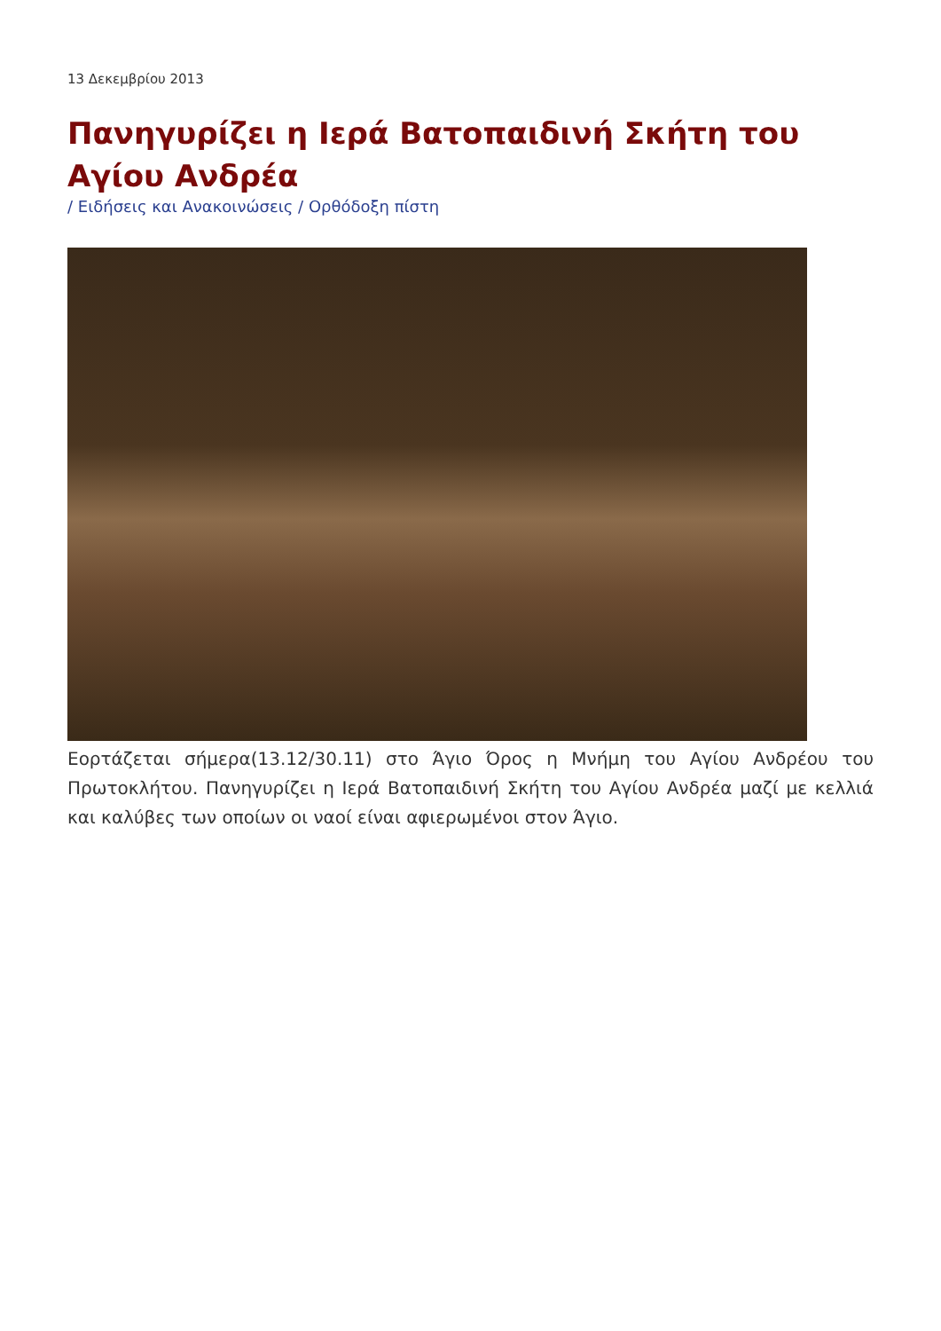13 Δεκεμβρίου 2013
Πανηγυρίζει η Ιερά Βατοπαιδινή Σκήτη του Αγίου Ανδρέα
/ Ειδήσεις και Ανακοινώσεις / Ορθόδοξη πίστη
Εορτάζεται σήμερα(13.12/30.11) στο Άγιο Όρος η Μνήμη του Αγίου Ανδρέου του Πρωτοκλήτου. Πανηγυρίζει η Ιερά Βατοπαιδινή Σκήτη του Αγίου Ανδρέα μαζί με κελλιά και καλύβες των οποίων οι ναοί είναι αφιερωμένοι στον Άγιο.